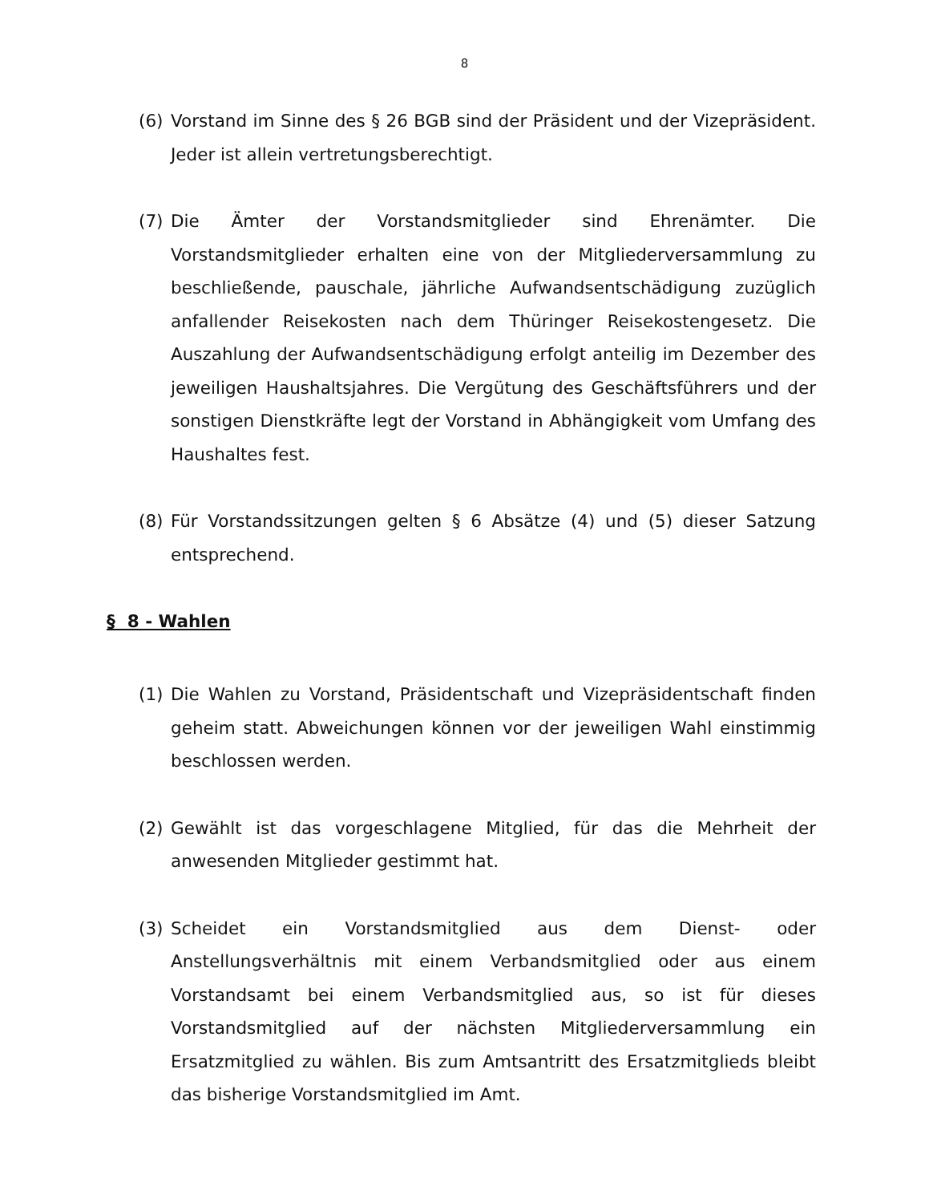8
(6) Vorstand im Sinne des § 26 BGB sind der Präsident und der Vizepräsident. Jeder ist allein vertretungsberechtigt.
(7) Die Ämter der Vorstandsmitglieder sind Ehrenämter. Die Vorstandsmitglieder erhalten eine von der Mitgliederversammlung zu beschließende, pauschale, jährliche Aufwandsentschädigung zuzüglich anfallender Reisekosten nach dem Thüringer Reisekostengesetz. Die Auszahlung der Aufwandsentschädigung erfolgt anteilig im Dezember des jeweiligen Haushaltsjahres. Die Vergütung des Geschäftsführers und der sonstigen Dienstkräfte legt der Vorstand in Abhängigkeit vom Umfang des Haushaltes fest.
(8) Für Vorstandssitzungen gelten § 6 Absätze (4) und (5) dieser Satzung entsprechend.
§ 8 - Wahlen
(1) Die Wahlen zu Vorstand, Präsidentschaft und Vizepräsidentschaft finden geheim statt. Abweichungen können vor der jeweiligen Wahl einstimmig beschlossen werden.
(2) Gewählt ist das vorgeschlagene Mitglied, für das die Mehrheit der anwesenden Mitglieder gestimmt hat.
(3) Scheidet ein Vorstandsmitglied aus dem Dienst- oder Anstellungsverhältnis mit einem Verbandsmitglied oder aus einem Vorstandsamt bei einem Verbandsmitglied aus, so ist für dieses Vorstandsmitglied auf der nächsten Mitgliederversammlung ein Ersatzmitglied zu wählen. Bis zum Amtsantritt des Ersatzmitglieds bleibt das bisherige Vorstandsmitglied im Amt.